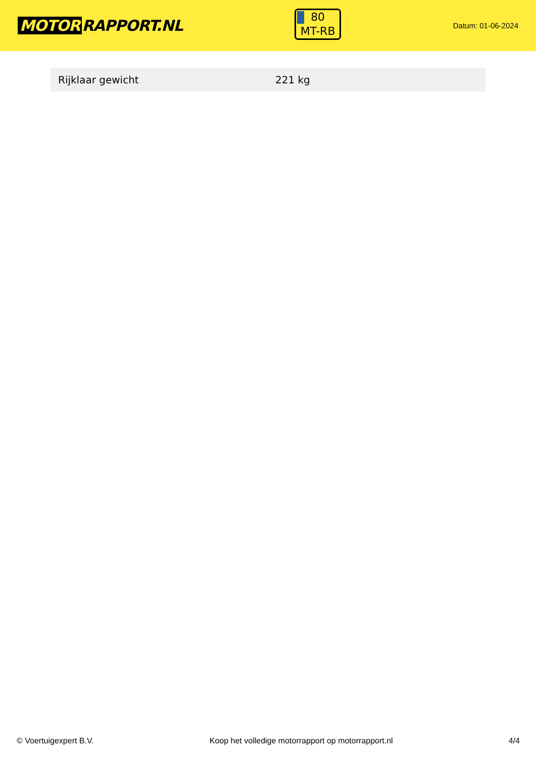MOTOR RAPPORT.NL
80
MT-RB
Datum: 01-06-2024
| Rijklaar gewicht | 221 kg |
© Voertuigexpert B.V. Koop het volledige motorrapport op motorrapport.nl 4/4